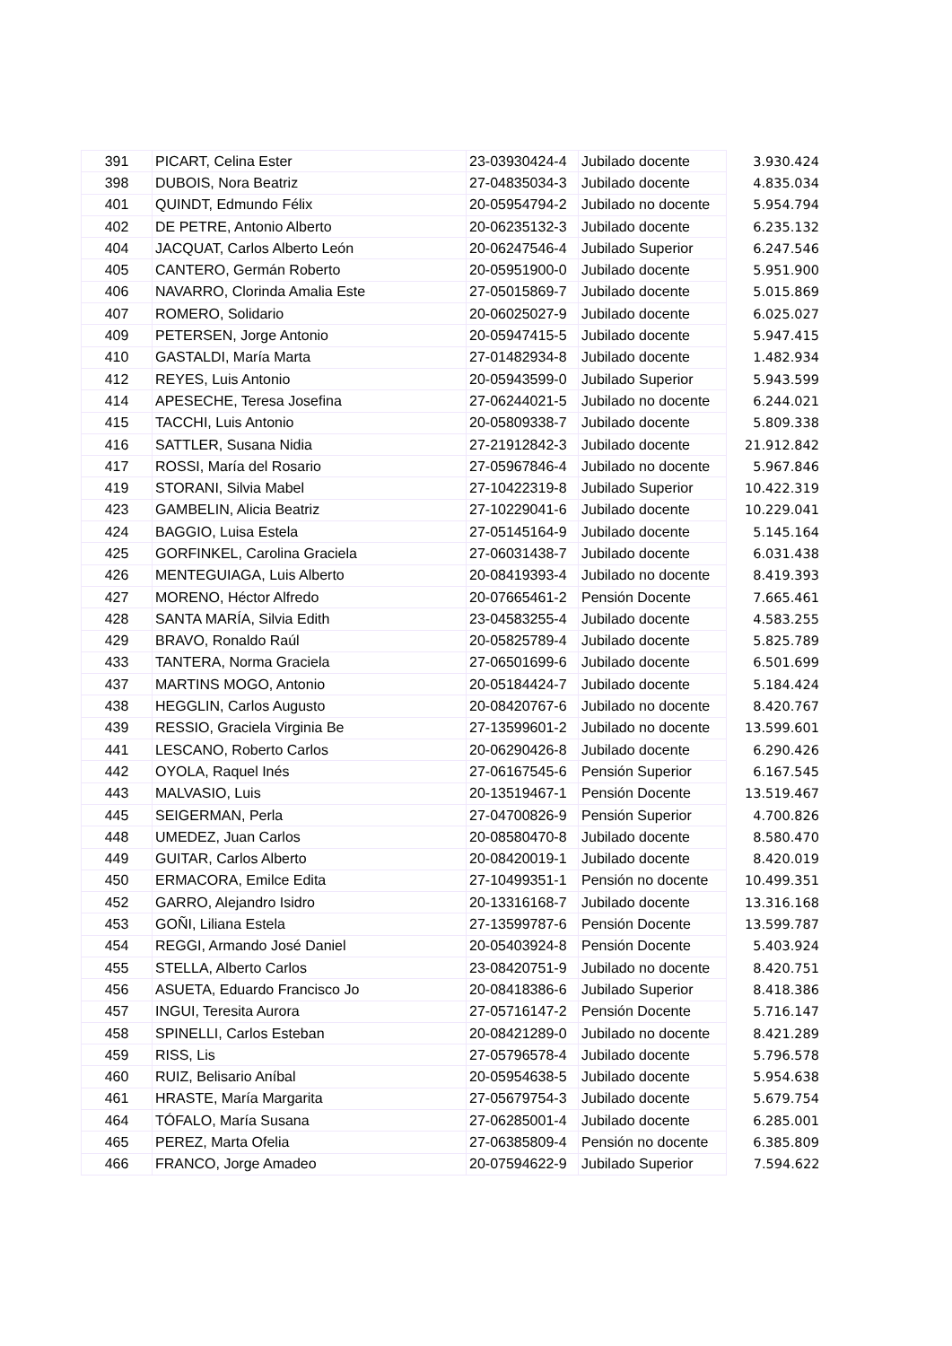| 391 | PICART, Celina Ester | 23-03930424-4 | Jubilado docente | 3.930.424 |
| 398 | DUBOIS, Nora Beatriz | 27-04835034-3 | Jubilado docente | 4.835.034 |
| 401 | QUINDT, Edmundo Félix | 20-05954794-2 | Jubilado no docente | 5.954.794 |
| 402 | DE PETRE, Antonio Alberto | 20-06235132-3 | Jubilado docente | 6.235.132 |
| 404 | JACQUAT, Carlos Alberto León | 20-06247546-4 | Jubilado Superior | 6.247.546 |
| 405 | CANTERO, Germán Roberto | 20-05951900-0 | Jubilado docente | 5.951.900 |
| 406 | NAVARRO, Clorinda Amalia Este | 27-05015869-7 | Jubilado docente | 5.015.869 |
| 407 | ROMERO, Solidario | 20-06025027-9 | Jubilado docente | 6.025.027 |
| 409 | PETERSEN, Jorge Antonio | 20-05947415-5 | Jubilado docente | 5.947.415 |
| 410 | GASTALDI, María Marta | 27-01482934-8 | Jubilado docente | 1.482.934 |
| 412 | REYES, Luis Antonio | 20-05943599-0 | Jubilado Superior | 5.943.599 |
| 414 | APESECHE, Teresa Josefina | 27-06244021-5 | Jubilado no docente | 6.244.021 |
| 415 | TACCHI, Luis Antonio | 20-05809338-7 | Jubilado docente | 5.809.338 |
| 416 | SATTLER, Susana Nidia | 27-21912842-3 | Jubilado docente | 21.912.842 |
| 417 | ROSSI, María del Rosario | 27-05967846-4 | Jubilado no docente | 5.967.846 |
| 419 | STORANI, Silvia Mabel | 27-10422319-8 | Jubilado Superior | 10.422.319 |
| 423 | GAMBELIN, Alicia Beatriz | 27-10229041-6 | Jubilado docente | 10.229.041 |
| 424 | BAGGIO, Luisa Estela | 27-05145164-9 | Jubilado docente | 5.145.164 |
| 425 | GORFINKEL, Carolina Graciela | 27-06031438-7 | Jubilado docente | 6.031.438 |
| 426 | MENTEGUIAGA, Luis Alberto | 20-08419393-4 | Jubilado no docente | 8.419.393 |
| 427 | MORENO, Héctor Alfredo | 20-07665461-2 | Pensión Docente | 7.665.461 |
| 428 | SANTA MARÍA, Silvia Edith | 23-04583255-4 | Jubilado docente | 4.583.255 |
| 429 | BRAVO, Ronaldo Raúl | 20-05825789-4 | Jubilado docente | 5.825.789 |
| 433 | TANTERA, Norma Graciela | 27-06501699-6 | Jubilado docente | 6.501.699 |
| 437 | MARTINS MOGO, Antonio | 20-05184424-7 | Jubilado docente | 5.184.424 |
| 438 | HEGGLIN, Carlos Augusto | 20-08420767-6 | Jubilado no docente | 8.420.767 |
| 439 | RESSIO, Graciela Virginia Be | 27-13599601-2 | Jubilado no docente | 13.599.601 |
| 441 | LESCANO, Roberto Carlos | 20-06290426-8 | Jubilado docente | 6.290.426 |
| 442 | OYOLA, Raquel Inés | 27-06167545-6 | Pensión Superior | 6.167.545 |
| 443 | MALVASIO, Luis | 20-13519467-1 | Pensión Docente | 13.519.467 |
| 445 | SEIGERMAN, Perla | 27-04700826-9 | Pensión Superior | 4.700.826 |
| 448 | UMEDEZ, Juan Carlos | 20-08580470-8 | Jubilado docente | 8.580.470 |
| 449 | GUITAR, Carlos Alberto | 20-08420019-1 | Jubilado docente | 8.420.019 |
| 450 | ERMACORA, Emilce Edita | 27-10499351-1 | Pensión no docente | 10.499.351 |
| 452 | GARRO, Alejandro Isidro | 20-13316168-7 | Jubilado docente | 13.316.168 |
| 453 | GOÑI, Liliana Estela | 27-13599787-6 | Pensión Docente | 13.599.787 |
| 454 | REGGI, Armando José Daniel | 20-05403924-8 | Pensión Docente | 5.403.924 |
| 455 | STELLA, Alberto Carlos | 23-08420751-9 | Jubilado no docente | 8.420.751 |
| 456 | ASUETA, Eduardo Francisco Jo | 20-08418386-6 | Jubilado Superior | 8.418.386 |
| 457 | INGUI, Teresita Aurora | 27-05716147-2 | Pensión Docente | 5.716.147 |
| 458 | SPINELLI, Carlos Esteban | 20-08421289-0 | Jubilado no docente | 8.421.289 |
| 459 | RISS, Lis | 27-05796578-4 | Jubilado docente | 5.796.578 |
| 460 | RUIZ, Belisario Aníbal | 20-05954638-5 | Jubilado docente | 5.954.638 |
| 461 | HRASTE, María Margarita | 27-05679754-3 | Jubilado docente | 5.679.754 |
| 464 | TÓFALO, María Susana | 27-06285001-4 | Jubilado docente | 6.285.001 |
| 465 | PEREZ, Marta Ofelia | 27-06385809-4 | Pensión no docente | 6.385.809 |
| 466 | FRANCO, Jorge Amadeo | 20-07594622-9 | Jubilado Superior | 7.594.622 |